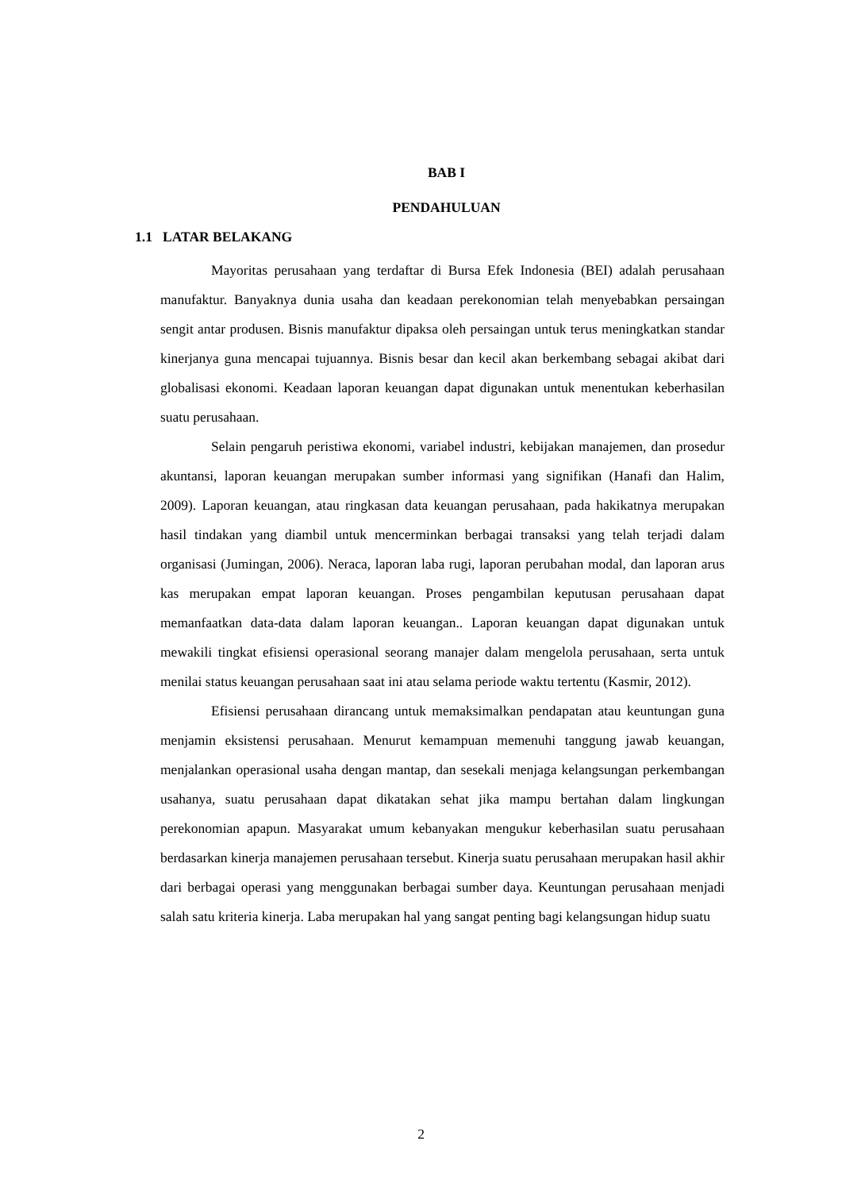BAB I
PENDAHULUAN
1.1 LATAR BELAKANG
Mayoritas perusahaan yang terdaftar di Bursa Efek Indonesia (BEI) adalah perusahaan manufaktur. Banyaknya dunia usaha dan keadaan perekonomian telah menyebabkan persaingan sengit antar produsen. Bisnis manufaktur dipaksa oleh persaingan untuk terus meningkatkan standar kinerjanya guna mencapai tujuannya. Bisnis besar dan kecil akan berkembang sebagai akibat dari globalisasi ekonomi. Keadaan laporan keuangan dapat digunakan untuk menentukan keberhasilan suatu perusahaan.
Selain pengaruh peristiwa ekonomi, variabel industri, kebijakan manajemen, dan prosedur akuntansi, laporan keuangan merupakan sumber informasi yang signifikan (Hanafi dan Halim, 2009). Laporan keuangan, atau ringkasan data keuangan perusahaan, pada hakikatnya merupakan hasil tindakan yang diambil untuk mencerminkan berbagai transaksi yang telah terjadi dalam organisasi (Jumingan, 2006). Neraca, laporan laba rugi, laporan perubahan modal, dan laporan arus kas merupakan empat laporan keuangan. Proses pengambilan keputusan perusahaan dapat memanfaatkan data-data dalam laporan keuangan.. Laporan keuangan dapat digunakan untuk mewakili tingkat efisiensi operasional seorang manajer dalam mengelola perusahaan, serta untuk menilai status keuangan perusahaan saat ini atau selama periode waktu tertentu (Kasmir, 2012).
Efisiensi perusahaan dirancang untuk memaksimalkan pendapatan atau keuntungan guna menjamin eksistensi perusahaan. Menurut kemampuan memenuhi tanggung jawab keuangan, menjalankan operasional usaha dengan mantap, dan sesekali menjaga kelangsungan perkembangan usahanya, suatu perusahaan dapat dikatakan sehat jika mampu bertahan dalam lingkungan perekonomian apapun. Masyarakat umum kebanyakan mengukur keberhasilan suatu perusahaan berdasarkan kinerja manajemen perusahaan tersebut. Kinerja suatu perusahaan merupakan hasil akhir dari berbagai operasi yang menggunakan berbagai sumber daya. Keuntungan perusahaan menjadi salah satu kriteria kinerja. Laba merupakan hal yang sangat penting bagi kelangsungan hidup suatu
2